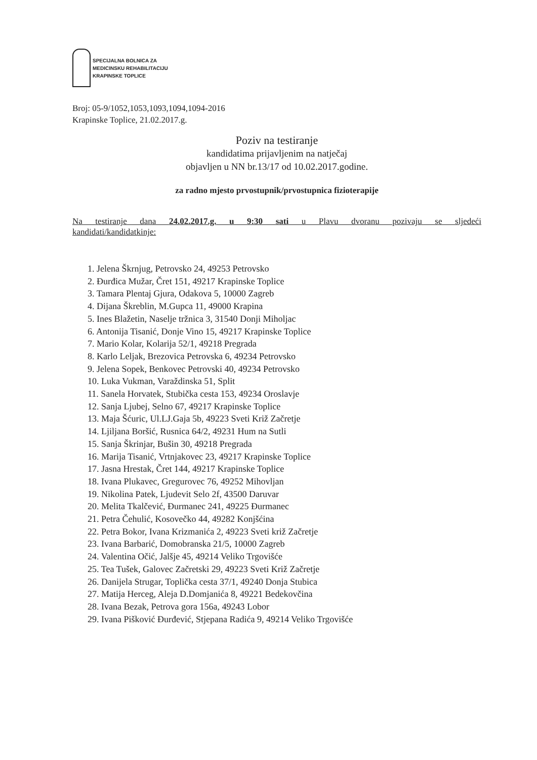SPECIJALNA BOLNICA ZA
MEDICINSKU REHABILITACIJU
KRAPINSKE TOPLICE
Broj: 05-9/1052,1053,1093,1094,1094-2016
Krapinske Toplice, 21.02.2017.g.
Poziv na testiranje
kandidatima prijavljenim na natječaj
objavljen u NN br.13/17 od 10.02.2017.godine.
za radno mjesto prvostupnik/prvostupnica fizioterapije
Na testiranje dana 24.02.2017.g. u 9:30 sati u Plavu dvoranu pozivaju se sljedeći
kandidati/kandidatkinje:
1. Jelena Škrnjug, Petrovsko 24, 49253 Petrovsko
2. Đurđica Mužar, Čret 151, 49217 Krapinske Toplice
3. Tamara Plentaj Gjura, Odakova 5, 10000 Zagreb
4. Dijana Škreblin, M.Gupca 11, 49000 Krapina
5. Ines Blažetin, Naselje tržnica 3, 31540 Donji Miholjac
6. Antonija Tisanić, Donje Vino 15, 49217 Krapinske Toplice
7. Mario Kolar, Kolarija 52/1, 49218 Pregrada
8. Karlo Leljak, Brezovica Petrovska 6, 49234 Petrovsko
9. Jelena Sopek, Benkovec Petrovski 40, 49234 Petrovsko
10. Luka Vukman, Varaždinska 51, Split
11. Sanela Horvatek, Stubička cesta 153, 49234 Oroslavje
12. Sanja Ljubej, Selno 67, 49217 Krapinske Toplice
13. Maja Šćuric, Ul.LJ.Gaja 5b, 49223 Sveti Križ Začretje
14. Ljiljana Boršić, Rusnica 64/2, 49231 Hum na Sutli
15. Sanja Škrinjar, Bušin 30, 49218 Pregrada
16. Marija Tisanić, Vrtnjakovec 23, 49217 Krapinske Toplice
17. Jasna Hrestak, Čret 144, 49217 Krapinske Toplice
18. Ivana Plukavec, Gregurovec 76, 49252 Mihovljan
19. Nikolina Patek, Ljudevit Selo 2f, 43500 Daruvar
20. Melita Tkalčević, Đurmanec 241, 49225 Đurmanec
21. Petra Čehulić, Kosovečko 44, 49282 Konjšćina
22. Petra Bokor, Ivana Krizmanića 2, 49223 Sveti križ Začretje
23. Ivana Barbarić, Domobranska 21/5, 10000 Zagreb
24. Valentina Očić, Jalšje 45, 49214 Veliko Trgovišće
25. Tea Tušek, Galovec Začretski 29, 49223 Sveti Križ Začretje
26. Danijela Strugar, Toplička cesta 37/1, 49240 Donja Stubica
27. Matija Herceg, Aleja D.Domjanića 8, 49221 Bedekovčina
28. Ivana Bezak, Petrova gora 156a, 49243 Lobor
29. Ivana Pišković Đurđević, Stjepana Radića 9, 49214 Veliko Trgovišće